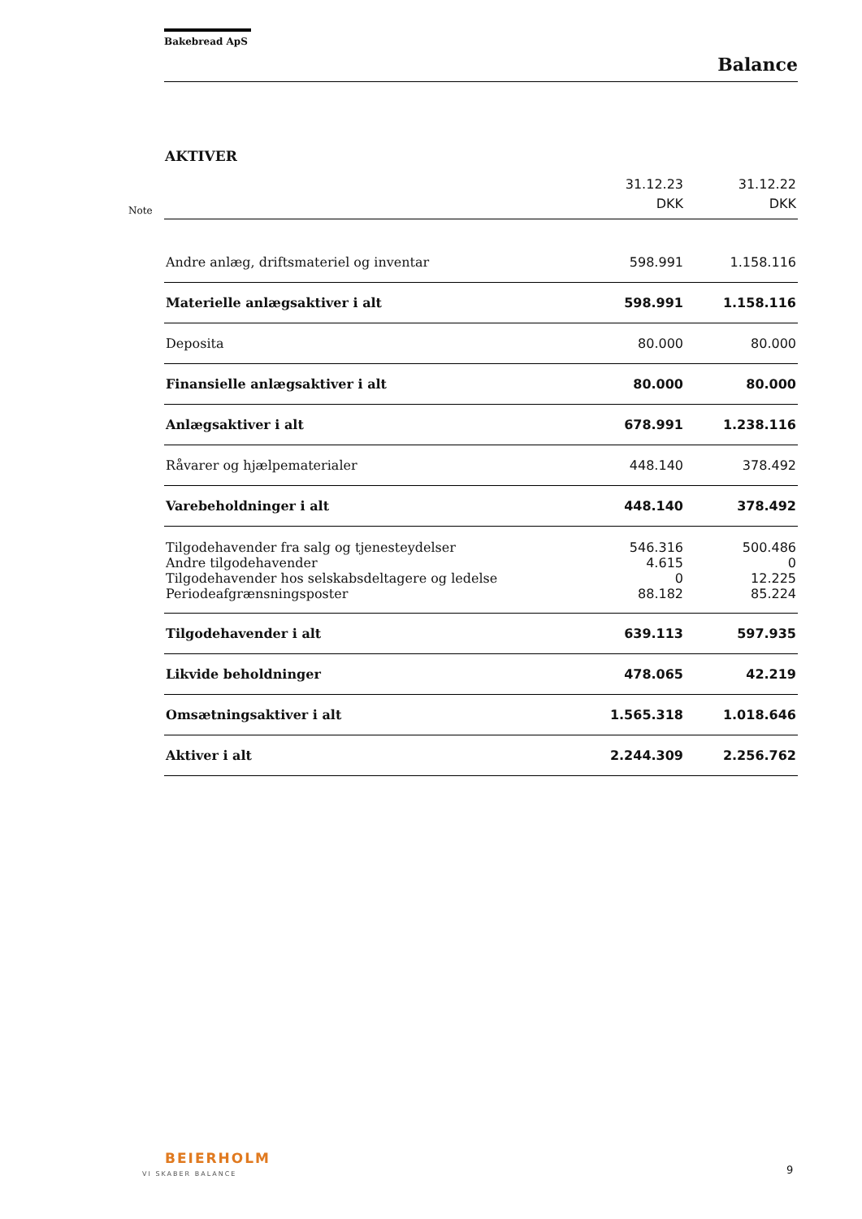Bakebread ApS
Balance
AKTIVER
Note
| | 31.12.23 DKK | 31.12.22 DKK |
| --- | --- | --- |
| Andre anlæg, driftsmateriel og inventar | 598.991 | 1.158.116 |
| Materielle anlægsaktiver i alt | 598.991 | 1.158.116 |
| Deposita | 80.000 | 80.000 |
| Finansielle anlægsaktiver i alt | 80.000 | 80.000 |
| Anlægsaktiver i alt | 678.991 | 1.238.116 |
| Råvarer og hjælpematerialer | 448.140 | 378.492 |
| Varebeholdninger i alt | 448.140 | 378.492 |
| Tilgodehavender fra salg og tjenesteydelser | 546.316 | 500.486 |
| Andre tilgodehavender | 4.615 | 0 |
| Tilgodehavender hos selskabsdeltagere og ledelse | 0 | 12.225 |
| Periodeafgrænsningsposter | 88.182 | 85.224 |
| Tilgodehavender i alt | 639.113 | 597.935 |
| Likvide beholdninger | 478.065 | 42.219 |
| Omsætningsaktiver i alt | 1.565.318 | 1.018.646 |
| Aktiver i alt | 2.244.309 | 2.256.762 |
BEIERHOLM
VI SKABER BALANCE 9